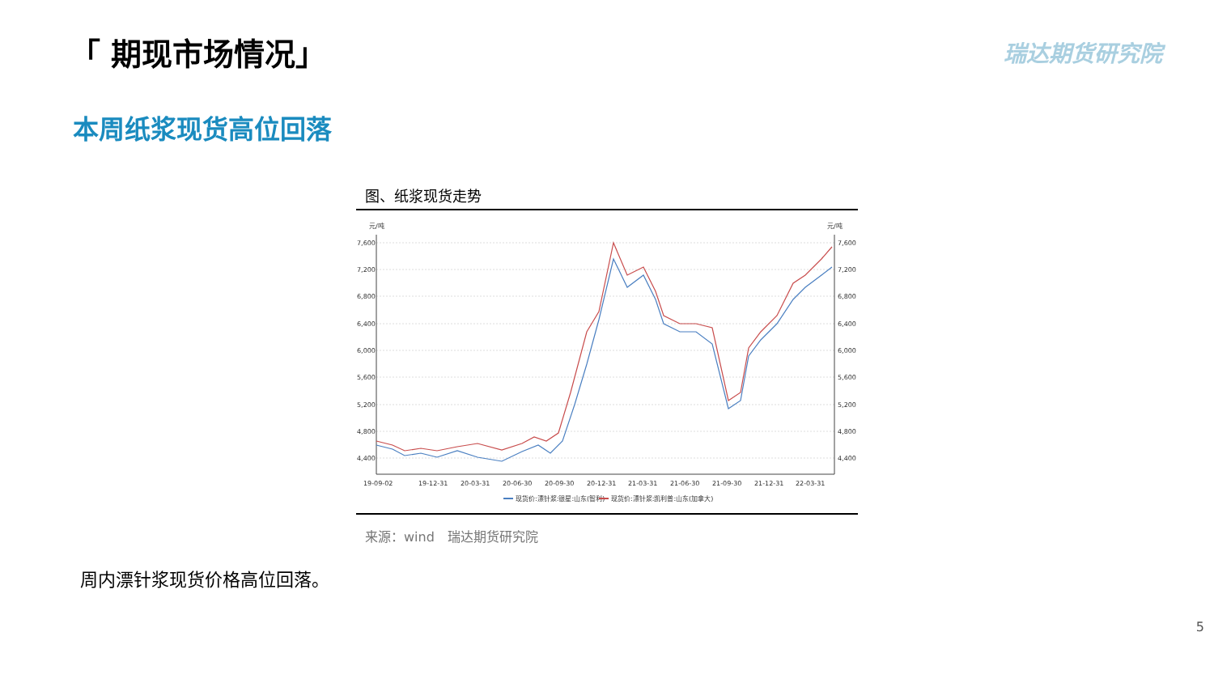「 期现市场情况」 瑞达期货研究院
本周纸浆现货高位回落
图、纸浆现货走势
元/吨
元/吨
7,600
7,200
6,800
6,400
6,000
5,600
5,200
4,800
4,400
7,600
7,200
6,800
6,400
6,000
5,600
5,200
4,800
4,400
19-09-02
19-12-31
20-03-31
20-06-30
20-09-30
20-12-31
21-03-31
21-06-30
21-09-30
21-12-31
22-03-31
现货价:漂针浆:银星:山东(智利)
现货价:漂针浆:凯利普:山东(加拿大)
来源：wind　瑞达期货研究院
周内漂针浆现货价格高位回落。
5